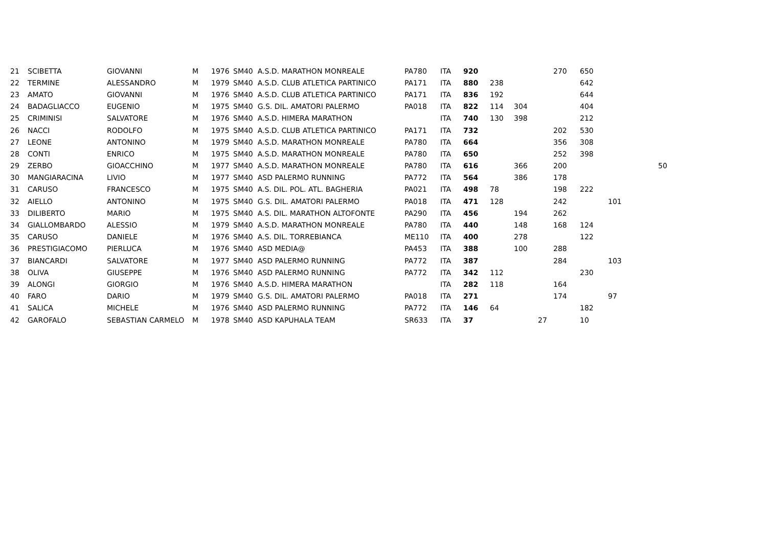| 21 | SCIBETTA | GIOVANNI | M | 1976 | SM40 A.S.D. MARATHON MONREALE | PA780 | ITA | 920 | | | | 270 | 650 | | |
| 22 | TERMINE | ALESSANDRO | M | 1979 | SM40 A.S.D. CLUB ATLETICA PARTINICO | PA171 | ITA | 880 | 238 | | | | 642 | | |
| 23 | AMATO | GIOVANNI | M | 1976 | SM40 A.S.D. CLUB ATLETICA PARTINICO | PA171 | ITA | 836 | 192 | | | | 644 | | |
| 24 | BADAGLIACCO | EUGENIO | M | 1975 | SM40 G.S. DIL. AMATORI PALERMO | PA018 | ITA | 822 | 114 | 304 | | | 404 | | |
| 25 | CRIMINISI | SALVATORE | M | 1976 | SM40 A.S.D. HIMERA MARATHON | | ITA | 740 | 130 | 398 | | | 212 | | |
| 26 | NACCI | RODOLFO | M | 1975 | SM40 A.S.D. CLUB ATLETICA PARTINICO | PA171 | ITA | 732 | | | | 202 | 530 | | |
| 27 | LEONE | ANTONINO | M | 1979 | SM40 A.S.D. MARATHON MONREALE | PA780 | ITA | 664 | | | | 356 | 308 | | |
| 28 | CONTI | ENRICO | M | 1975 | SM40 A.S.D. MARATHON MONREALE | PA780 | ITA | 650 | | | | 252 | 398 | | |
| 29 | ZERBO | GIOACCHINO | M | 1977 | SM40 A.S.D. MARATHON MONREALE | PA780 | ITA | 616 | | 366 | | 200 | | | 50 |
| 30 | MANGIARACINA | LIVIO | M | 1977 | SM40 ASD PALERMO RUNNING | PA772 | ITA | 564 | | 386 | | 178 | | | |
| 31 | CARUSO | FRANCESCO | M | 1975 | SM40 A.S. DIL. POL. ATL. BAGHERIA | PA021 | ITA | 498 | 78 | | | 198 | 222 | | |
| 32 | AIELLO | ANTONINO | M | 1975 | SM40 G.S. DIL. AMATORI PALERMO | PA018 | ITA | 471 | 128 | | | 242 | | 101 | |
| 33 | DILIBERTO | MARIO | M | 1975 | SM40 A.S. DIL. MARATHON ALTOFONTE | PA290 | ITA | 456 | | 194 | | 262 | | | |
| 34 | GIALLOMBARDO | ALESSIO | M | 1979 | SM40 A.S.D. MARATHON MONREALE | PA780 | ITA | 440 | | 148 | | 168 | 124 | | |
| 35 | CARUSO | DANIELE | M | 1976 | SM40 A.S. DIL. TORREBIANCA | ME110 | ITA | 400 | | 278 | | | 122 | | |
| 36 | PRESTIGIACOMO | PIERLUCA | M | 1976 | SM40 ASD MEDIA@ | PA453 | ITA | 388 | | 100 | | 288 | | | |
| 37 | BIANCARDI | SALVATORE | M | 1977 | SM40 ASD PALERMO RUNNING | PA772 | ITA | 387 | | | | 284 | | 103 | |
| 38 | OLIVA | GIUSEPPE | M | 1976 | SM40 ASD PALERMO RUNNING | PA772 | ITA | 342 | 112 | | | | 230 | | |
| 39 | ALONGI | GIORGIO | M | 1976 | SM40 A.S.D. HIMERA MARATHON | | ITA | 282 | 118 | | | 164 | | | |
| 40 | FARO | DARIO | M | 1979 | SM40 G.S. DIL. AMATORI PALERMO | PA018 | ITA | 271 | | | | 174 | | 97 | |
| 41 | SALICA | MICHELE | M | 1976 | SM40 ASD PALERMO RUNNING | PA772 | ITA | 146 | 64 | | | | 182 | | |
| 42 | GAROFALO | SEBASTIAN CARMELO | M | 1978 | SM40 ASD KAPUHALA TEAM | SR633 | ITA | 37 | | | 27 | | 10 | | |